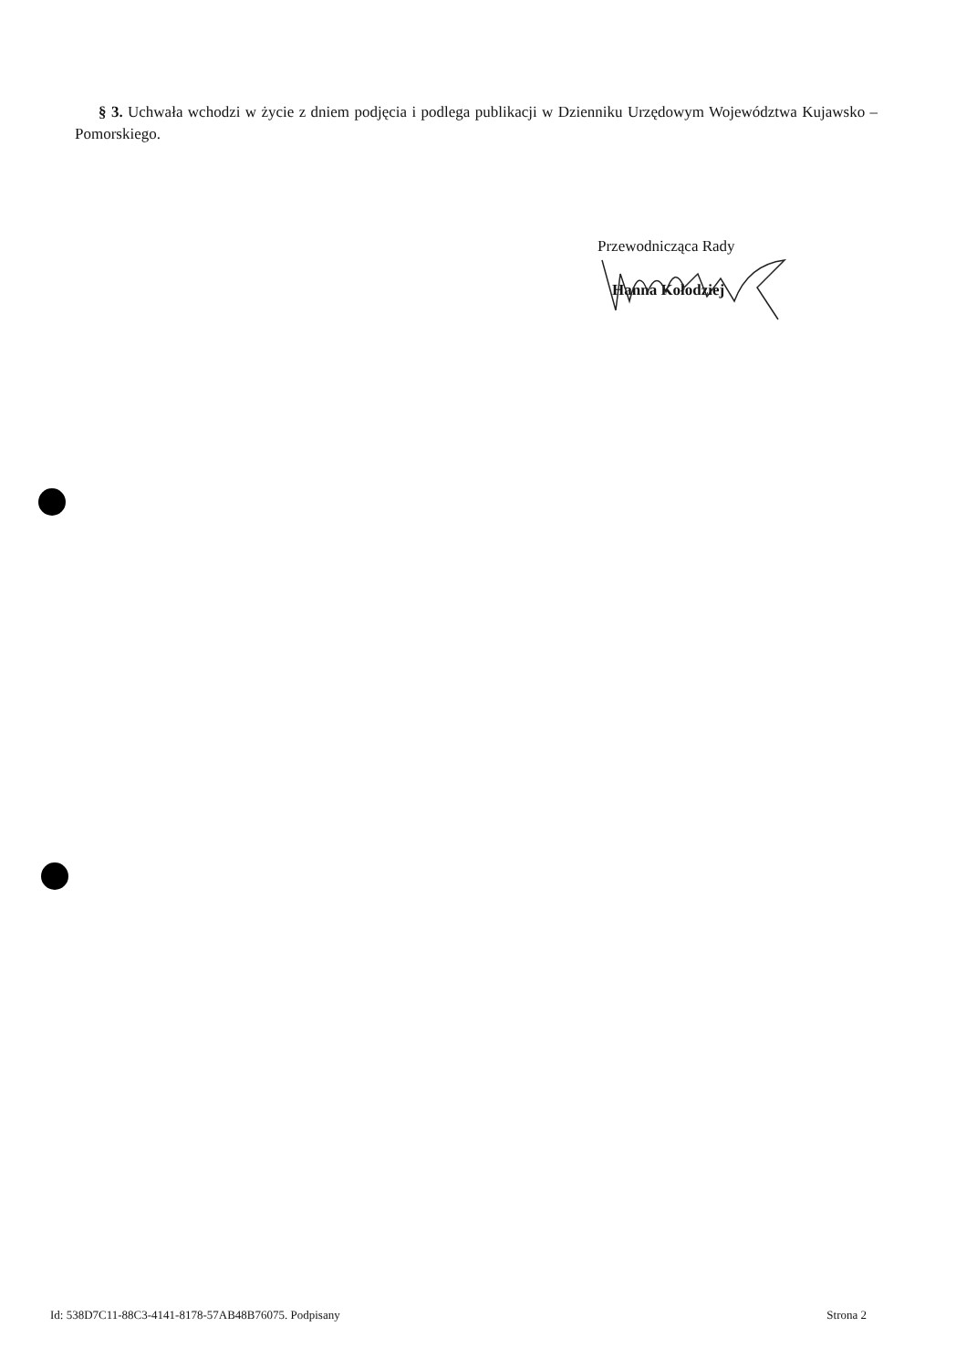§ 3. Uchwała wchodzi w życie z dniem podjęcia i podlega publikacji w Dzienniku Urzędowym Województwa Kujawsko – Pomorskiego.
Przewodnicząca Rady
Hanna Kołodziej
Id: 538D7C11-88C3-4141-8178-57AB48B76075. Podpisany Strona 2